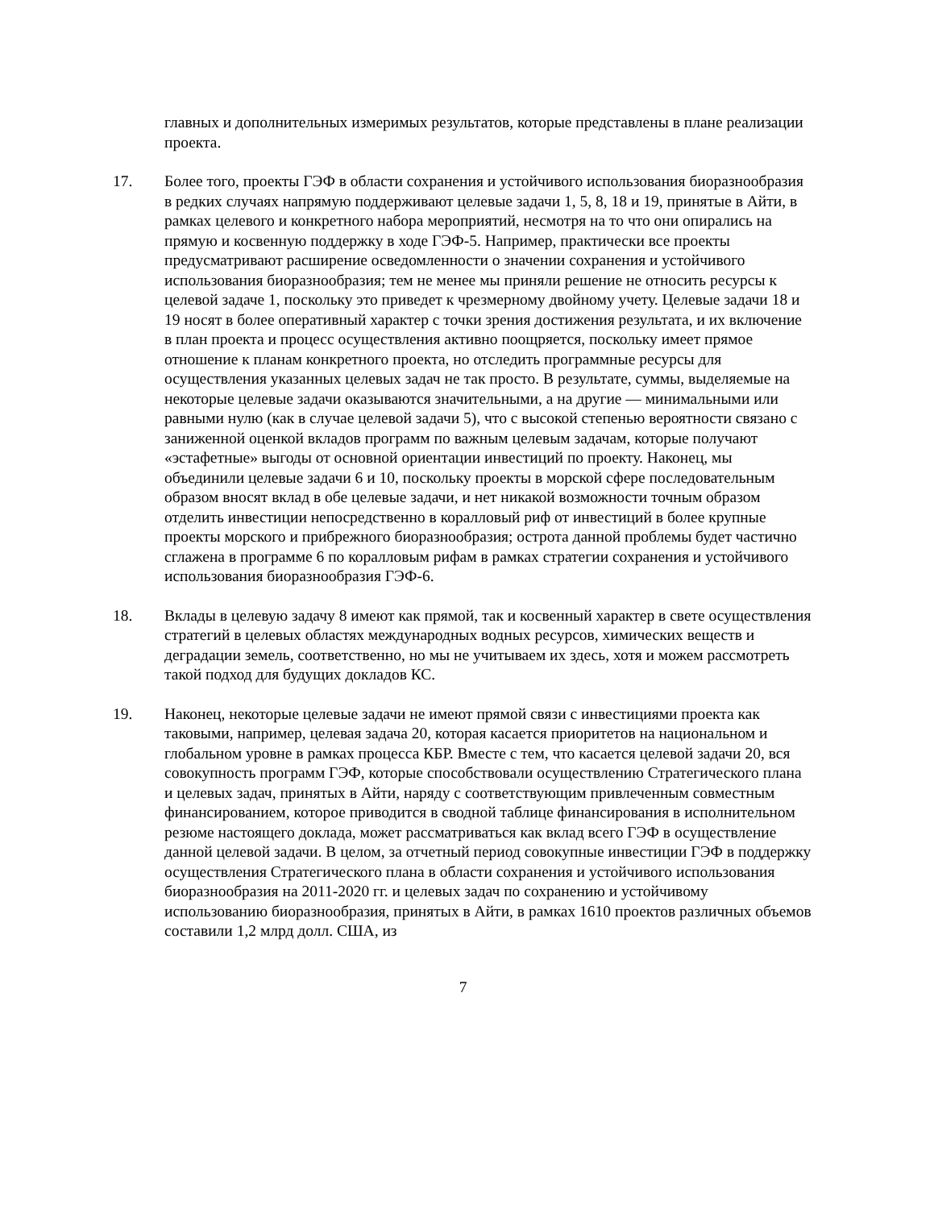главных и дополнительных измеримых результатов, которые представлены в плане реализации проекта.
17. Более того, проекты ГЭФ в области сохранения и устойчивого использования биоразнообразия в редких случаях напрямую поддерживают целевые задачи 1, 5, 8, 18 и 19, принятые в Айти, в рамках целевого и конкретного набора мероприятий, несмотря на то что они опирались на прямую и косвенную поддержку в ходе ГЭФ-5. Например, практически все проекты предусматривают расширение осведомленности о значении сохранения и устойчивого использования биоразнообразия; тем не менее мы приняли решение не относить ресурсы к целевой задаче 1, поскольку это приведет к чрезмерному двойному учету. Целевые задачи 18 и 19 носят в более оперативный характер с точки зрения достижения результата, и их включение в план проекта и процесс осуществления активно поощряется, поскольку имеет прямое отношение к планам конкретного проекта, но отследить программные ресурсы для осуществления указанных целевых задач не так просто. В результате, суммы, выделяемые на некоторые целевые задачи оказываются значительными, а на другие — минимальными или равными нулю (как в случае целевой задачи 5), что с высокой степенью вероятности связано с заниженной оценкой вкладов программ по важным целевым задачам, которые получают «эстафетные» выгоды от основной ориентации инвестиций по проекту. Наконец, мы объединили целевые задачи 6 и 10, поскольку проекты в морской сфере последовательным образом вносят вклад в обе целевые задачи, и нет никакой возможности точным образом отделить инвестиции непосредственно в коралловый риф от инвестиций в более крупные проекты морского и прибрежного биоразнообразия; острота данной проблемы будет частично сглажена в программе 6 по коралловым рифам в рамках стратегии сохранения и устойчивого использования биоразнообразия ГЭФ-6.
18. Вклады в целевую задачу 8 имеют как прямой, так и косвенный характер в свете осуществления стратегий в целевых областях международных водных ресурсов, химических веществ и деградации земель, соответственно, но мы не учитываем их здесь, хотя и можем рассмотреть такой подход для будущих докладов КС.
19. Наконец, некоторые целевые задачи не имеют прямой связи с инвестициями проекта как таковыми, например, целевая задача 20, которая касается приоритетов на национальном и глобальном уровне в рамках процесса КБР. Вместе с тем, что касается целевой задачи 20, вся совокупность программ ГЭФ, которые способствовали осуществлению Стратегического плана и целевых задач, принятых в Айти, наряду с соответствующим привлеченным совместным финансированием, которое приводится в сводной таблице финансирования в исполнительном резюме настоящего доклада, может рассматриваться как вклад всего ГЭФ в осуществление данной целевой задачи. В целом, за отчетный период совокупные инвестиции ГЭФ в поддержку осуществления Стратегического плана в области сохранения и устойчивого использования биоразнообразия на 2011-2020 гг. и целевых задач по сохранению и устойчивому использованию биоразнообразия, принятых в Айти, в рамках 1610 проектов различных объемов составили 1,2 млрд долл. США, из
7